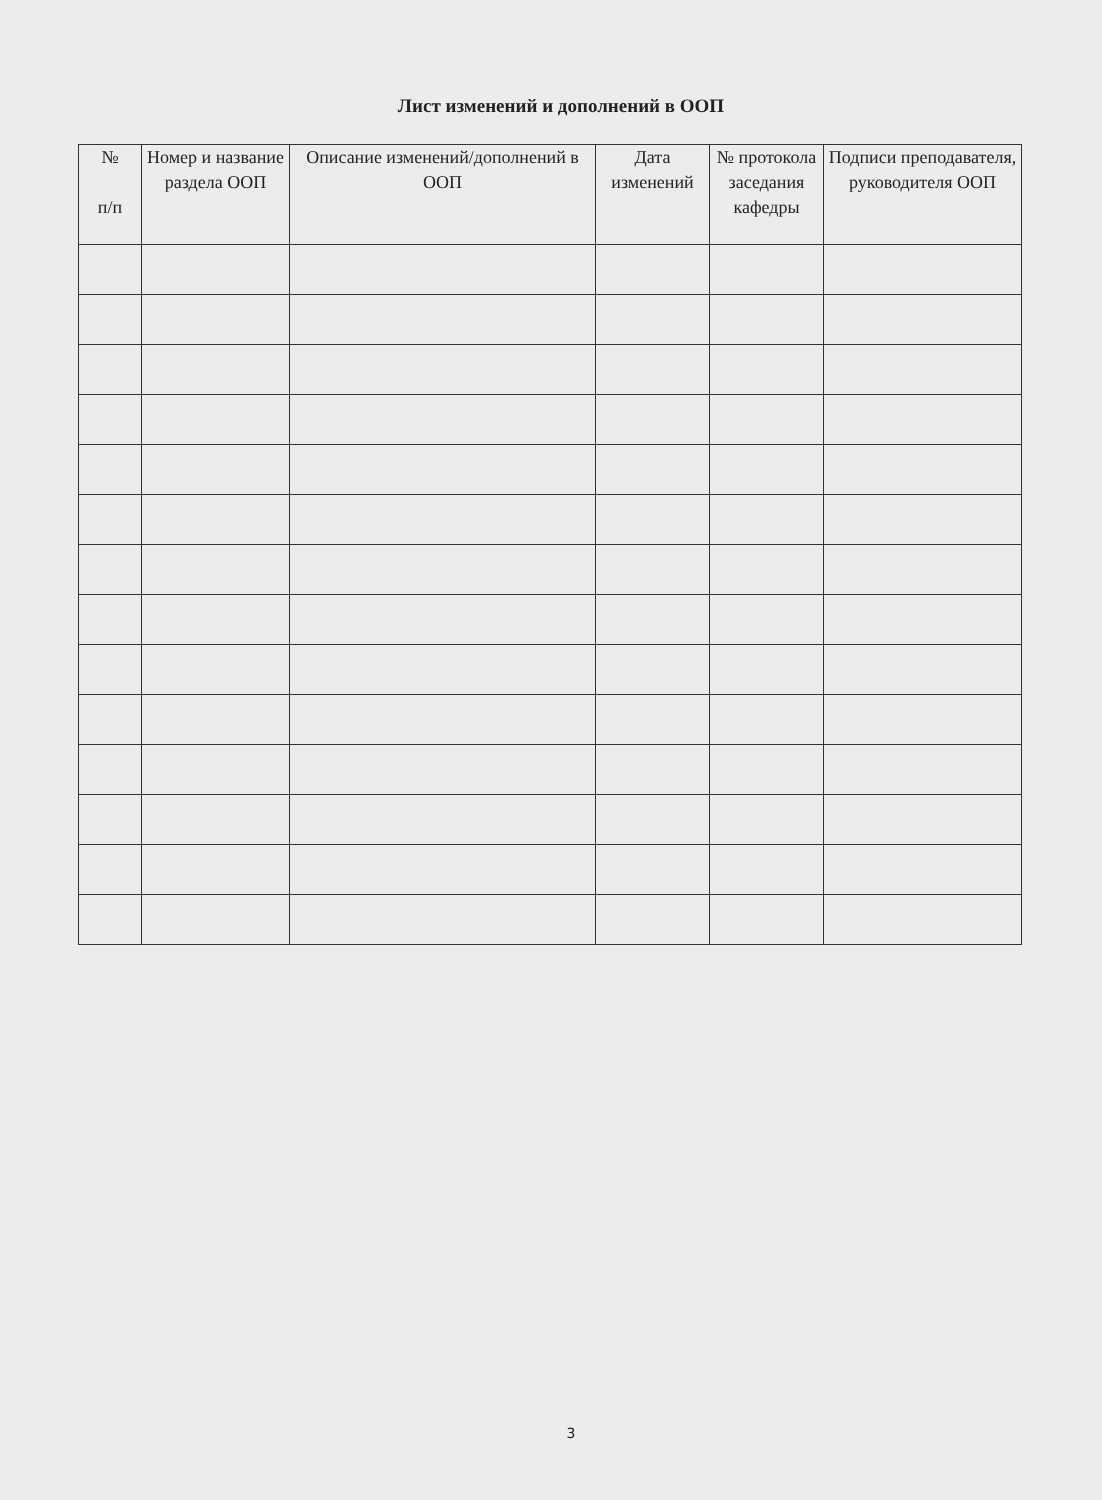Лист изменений и дополнений в ООП
| № п/п | Номер и название раздела ООП | Описание изменений/дополнений в ООП | Дата изменений | № протокола заседания кафедры | Подписи преподавателя, руководителя ООП |
| --- | --- | --- | --- | --- | --- |
3